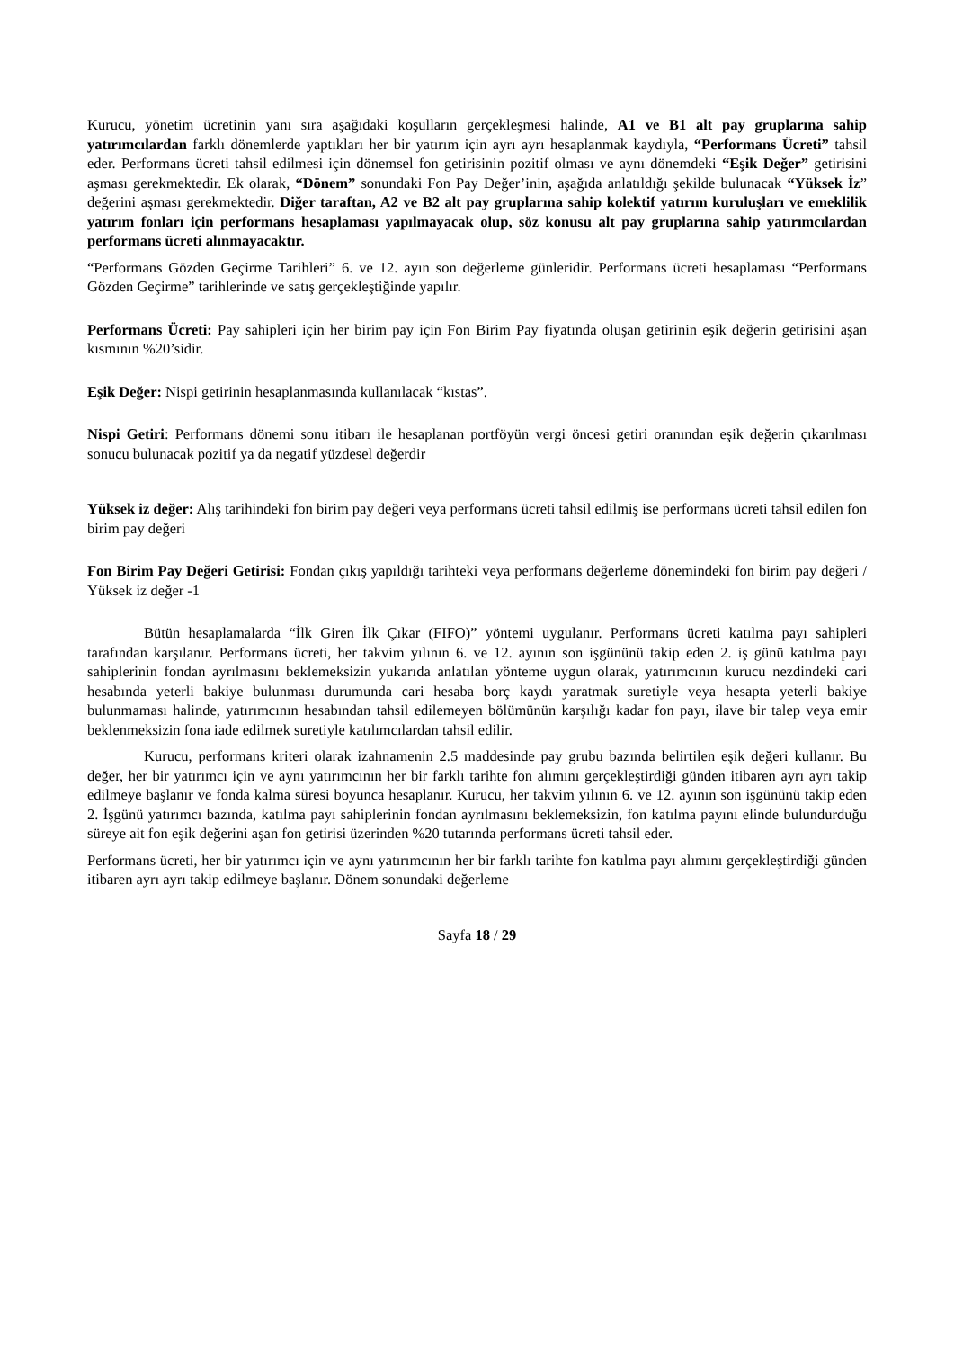Kurucu, yönetim ücretinin yanı sıra aşağıdaki koşulların gerçekleşmesi halinde, A1 ve B1 alt pay gruplarına sahip yatırımcılardan farklı dönemlerde yaptıkları her bir yatırım için ayrı ayrı hesaplanmak kaydıyla, “Performans Ücreti” tahsil eder. Performans ücreti tahsil edilmesi için dönemsel fon getirisinin pozitif olması ve aynı dönemdeki “Eşik Değer” getirisini aşması gerekmektedir. Ek olarak, “Dönem” sonundaki Fon Pay Değer’inin, aşağıda anlatıldığı şekilde bulunacak “Yüksek İz” değerini aşması gerekmektedir. Diğer taraftan, A2 ve B2 alt pay gruplarına sahip kolektif yatırım kuruluşları ve emeklilik yatırım fonları için performans hesaplaması yapılmayacak olup, söz konusu alt pay gruplarına sahip yatırımcılardan performans ücreti alınmayacaktır.
“Performans Gözden Geçirme Tarihleri” 6. ve 12. ayın son değerleme günleridir. Performans ücreti hesaplaması “Performans Gözden Geçirme” tarihlerinde ve satış gerçekleştiğinde yapılır.
Performans Ücreti: Pay sahipleri için her birim pay için Fon Birim Pay fiyatında oluşan getirinin eşik değerin getirisini aşan kısmının %20’sidir.
Eşik Değer: Nispi getirinin hesaplanmasında kullanılacak “kıstas”.
Nispi Getiri: Performans dönemi sonu itibarı ile hesaplanan portföyün vergi öncesi getiri oranından eşik değerin çıkarılması sonucu bulunacak pozitif ya da negatif yüzdesel değerdir
Yüksek iz değer: Alış tarihindeki fon birim pay değeri veya performans ücreti tahsil edilmiş ise performans ücreti tahsil edilen fon birim pay değeri
Fon Birim Pay Değeri Getirisi: Fondan çıkış yapıldığı tarihteki veya performans değerleme dönemindeki fon birim pay değeri / Yüksek iz değer -1
Bütün hesaplamalarda “İlk Giren İlk Çıkar (FIFO)” yöntemi uygulanır. Performans ücreti katılma payı sahipleri tarafından karşılanır. Performans ücreti, her takvim yılının 6. ve 12. ayının son işgününü takip eden 2. iş günü katılma payı sahiplerinin fondan ayrılmasını beklemeksizin yukarıda anlatılan yönteme uygun olarak, yatırımcının kurucu nezdindeki cari hesabında yeterli bakiye bulunması durumunda cari hesaba borç kaydı yaratmak suretiyle veya hesapta yeterli bakiye bulunmaması halinde, yatırımcının hesabından tahsil edilemeyen bölümünün karşılığı kadar fon payı, ilave bir talep veya emir beklenmeksizin fona iade edilmek suretiyle katılımcılardan tahsil edilir.
Kurucu, performans kriteri olarak izahnamenin 2.5 maddesinde pay grubu bazında belirtilen eşik değeri kullanır. Bu değer, her bir yatırımcı için ve aynı yatırımcının her bir farklı tarihte fon alımını gerçekleştirdiği günden itibaren ayrı ayrı takip edilmeye başlanır ve fonda kalma süresi boyunca hesaplanır. Kurucu, her takvim yılının 6. ve 12. ayının son işgününü takip eden 2. İşgünü yatırımcı bazında, katılma payı sahiplerinin fondan ayrılmasını beklemeksizin, fon katılma payını elinde bulundurduğu süreye ait fon eşik değerini aşan fon getirisi üzerinden %20 tutarında performans ücreti tahsil eder.
Performans ücreti, her bir yatırımcı için ve aynı yatırımcının her bir farklı tarihte fon katılma payı alımını gerçekleştirdiği günden itibaren ayrı ayrı takip edilmeye başlanır. Dönem sonundaki değerleme
Sayfa 18 / 29